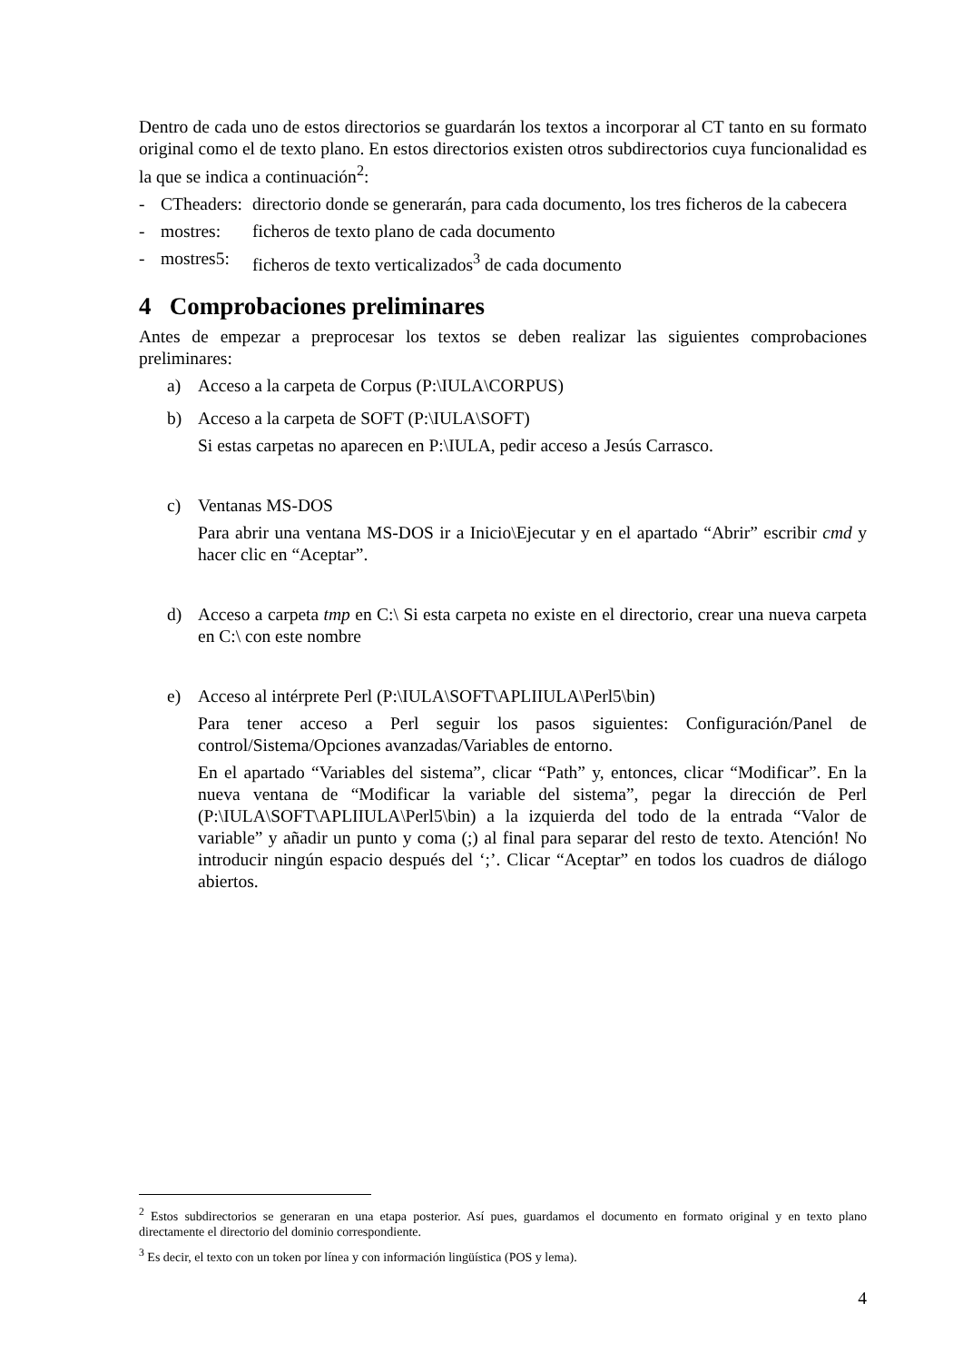Dentro de cada uno de estos directorios se guardarán los textos a incorporar al CT tanto en su formato original como el de texto plano. En estos directorios existen otros subdirectorios cuya funcionalidad es la que se indica a continuación<sup>2</sup>:
- CTheaders: directorio donde se generarán, para cada documento, los tres ficheros de la cabecera
- mostres: ficheros de texto plano de cada documento
- mostres5: ficheros de texto verticalizados<sup>3</sup> de cada documento
4 Comprobaciones preliminares
Antes de empezar a preprocesar los textos se deben realizar las siguientes comprobaciones preliminares:
a) Acceso a la carpeta de Corpus (P:\IULA\CORPUS)
b) Acceso a la carpeta de SOFT (P:\IULA\SOFT)
Si estas carpetas no aparecen en P:\IULA, pedir acceso a Jesús Carrasco.
c) Ventanas MS-DOS
Para abrir una ventana MS-DOS ir a Inicio\Ejecutar y en el apartado “Abrir” escribir cmd y hacer clic en “Aceptar”.
d) Acceso a carpeta tmp en C:\ Si esta carpeta no existe en el directorio, crear una nueva carpeta en C:\ con este nombre
e) Acceso al intérprete Perl (P:\IULA\SOFT\APLIIULA\Perl5\bin)
Para tener acceso a Perl seguir los pasos siguientes: Configuración/Panel de control/Sistema/Opciones avanzadas/Variables de entorno.
En el apartado “Variables del sistema”, clicar “Path” y, entonces, clicar “Modificar”. En la nueva ventana de “Modificar la variable del sistema”, pegar la dirección de Perl (P:\IULA\SOFT\APLIIULA\Perl5\bin) a la izquierda del todo de la entrada “Valor de variable” y añadir un punto y coma (;) al final para separar del resto de texto. Atención! No introducir ningún espacio después del ‘;’. Clicar “Aceptar” en todos los cuadros de diálogo abiertos.
<sup>2</sup> Estos subdirectorios se generaran en una etapa posterior. Así pues, guardamos el documento en formato original y en texto plano directamente el directorio del dominio correspondiente.
<sup>3</sup> Es decir, el texto con un token por línea y con información lingüística (POS y lema).
4